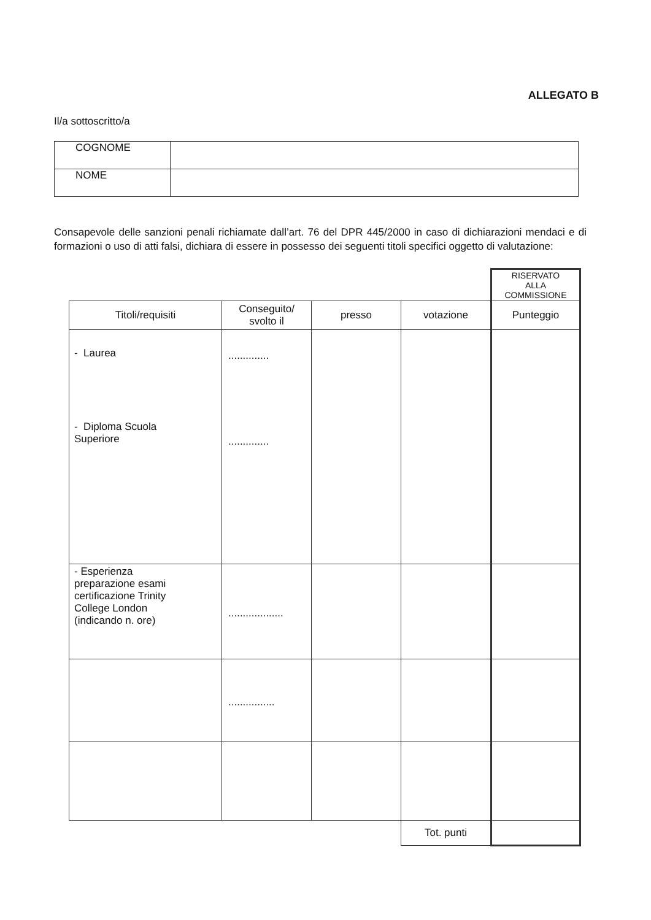ALLEGATO B
Il/a sottoscritto/a
| COGNOME | |
| NOME | |
Consapevole delle sanzioni penali richiamate dall’art. 76 del DPR 445/2000 in caso di dichiarazioni mendaci e di formazioni o uso di atti falsi, dichiara di essere in possesso dei seguenti titoli specifici oggetto di valutazione:
| | | | | RISERVATO ALLA COMMISSIONE |
| Titoli/requisiti | Conseguito/ svolto il | presso | votazione | Punteggio |
| - Laurea - Diploma Scuola Superiore | .............. .............. | | | |
| - Esperienza preparazione esami certificazione Trinity College London (indicando n. ore) | ................... | | | |
| | ................ | | | |
| | | | Tot. punti | |